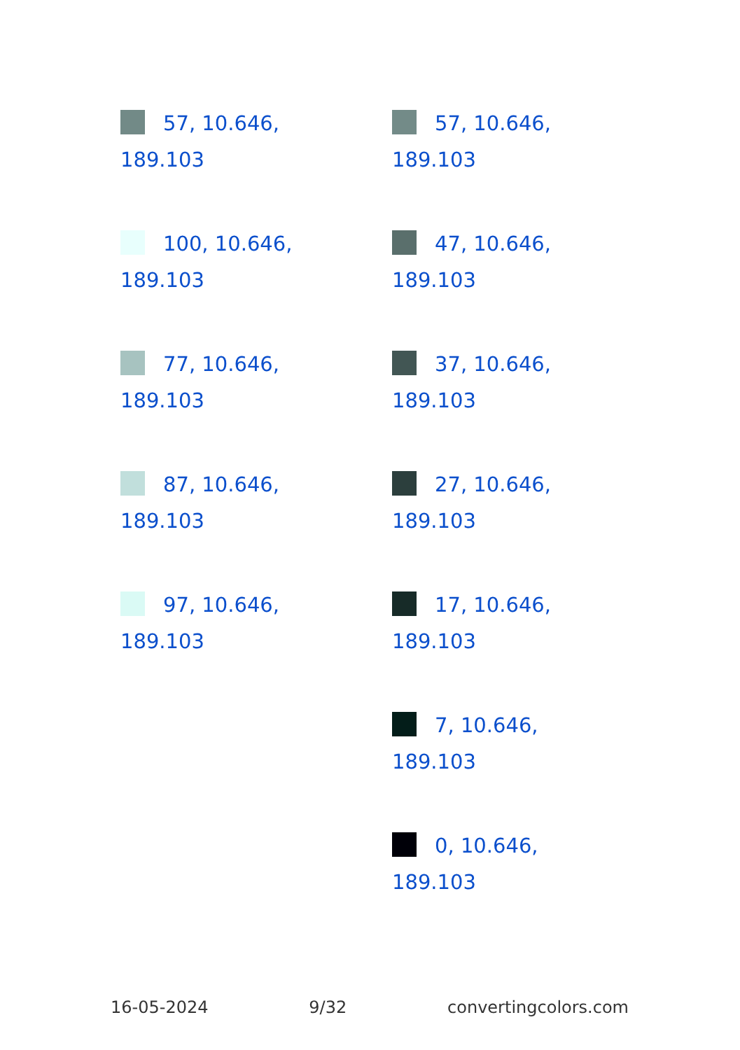57, 10.646, 189.103
100, 10.646, 189.103
77, 10.646, 189.103
87, 10.646, 189.103
97, 10.646, 189.103
57, 10.646, 189.103
47, 10.646, 189.103
37, 10.646, 189.103
27, 10.646, 189.103
17, 10.646, 189.103
7, 10.646, 189.103
0, 10.646, 189.103
16-05-2024 9/32 convertingcolors.com